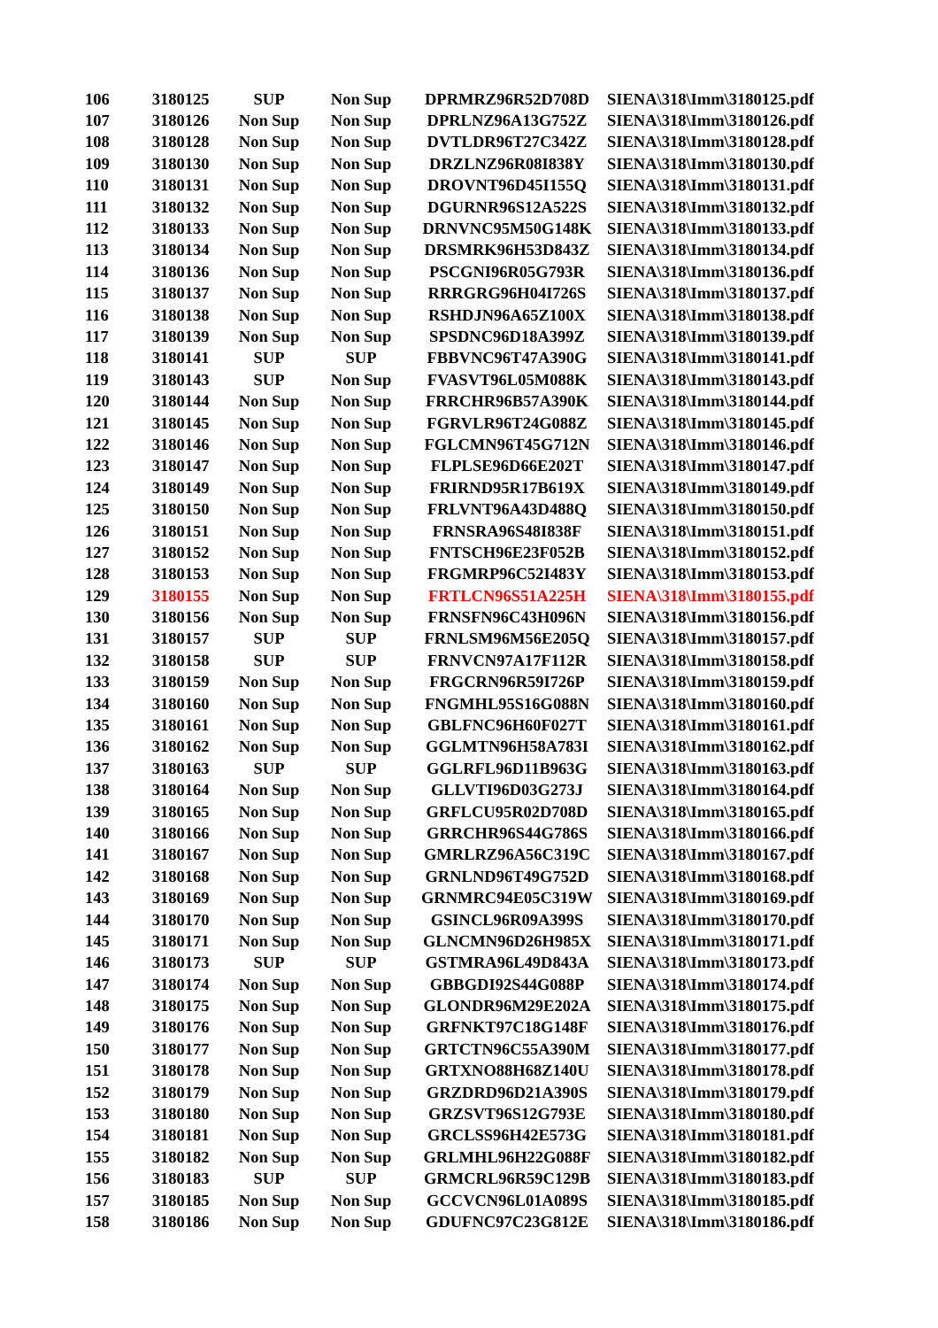| 106 | 3180125 | SUP | Non Sup | DPRMRZ96R52D708D | SIENA\318\Imm\3180125.pdf |
| 107 | 3180126 | Non Sup | Non Sup | DPRLNZ96A13G752Z | SIENA\318\Imm\3180126.pdf |
| 108 | 3180128 | Non Sup | Non Sup | DVTLDR96T27C342Z | SIENA\318\Imm\3180128.pdf |
| 109 | 3180130 | Non Sup | Non Sup | DRZLNZ96R08I838Y | SIENA\318\Imm\3180130.pdf |
| 110 | 3180131 | Non Sup | Non Sup | DROVNT96D45I155Q | SIENA\318\Imm\3180131.pdf |
| 111 | 3180132 | Non Sup | Non Sup | DGURNR96S12A522S | SIENA\318\Imm\3180132.pdf |
| 112 | 3180133 | Non Sup | Non Sup | DRNVNC95M50G148K | SIENA\318\Imm\3180133.pdf |
| 113 | 3180134 | Non Sup | Non Sup | DRSMRK96H53D843Z | SIENA\318\Imm\3180134.pdf |
| 114 | 3180136 | Non Sup | Non Sup | PSCGNI96R05G793R | SIENA\318\Imm\3180136.pdf |
| 115 | 3180137 | Non Sup | Non Sup | RRRGRG96H04I726S | SIENA\318\Imm\3180137.pdf |
| 116 | 3180138 | Non Sup | Non Sup | RSHDJN96A65Z100X | SIENA\318\Imm\3180138.pdf |
| 117 | 3180139 | Non Sup | Non Sup | SPSDNC96D18A399Z | SIENA\318\Imm\3180139.pdf |
| 118 | 3180141 | SUP | SUP | FBBVNC96T47A390G | SIENA\318\Imm\3180141.pdf |
| 119 | 3180143 | SUP | Non Sup | FVASVT96L05M088K | SIENA\318\Imm\3180143.pdf |
| 120 | 3180144 | Non Sup | Non Sup | FRRCHR96B57A390K | SIENA\318\Imm\3180144.pdf |
| 121 | 3180145 | Non Sup | Non Sup | FGRVLR96T24G088Z | SIENA\318\Imm\3180145.pdf |
| 122 | 3180146 | Non Sup | Non Sup | FGLCMN96T45G712N | SIENA\318\Imm\3180146.pdf |
| 123 | 3180147 | Non Sup | Non Sup | FLPLSE96D66E202T | SIENA\318\Imm\3180147.pdf |
| 124 | 3180149 | Non Sup | Non Sup | FRIRND95R17B619X | SIENA\318\Imm\3180149.pdf |
| 125 | 3180150 | Non Sup | Non Sup | FRLVNT96A43D488Q | SIENA\318\Imm\3180150.pdf |
| 126 | 3180151 | Non Sup | Non Sup | FRNSRA96S48I838F | SIENA\318\Imm\3180151.pdf |
| 127 | 3180152 | Non Sup | Non Sup | FNTSCH96E23F052B | SIENA\318\Imm\3180152.pdf |
| 128 | 3180153 | Non Sup | Non Sup | FRGMRP96C52I483Y | SIENA\318\Imm\3180153.pdf |
| 129 | 3180155 | Non Sup | Non Sup | FRTLCN96S51A225H | SIENA\318\Imm\3180155.pdf |
| 130 | 3180156 | Non Sup | Non Sup | FRNSFN96C43H096N | SIENA\318\Imm\3180156.pdf |
| 131 | 3180157 | SUP | SUP | FRNLSM96M56E205Q | SIENA\318\Imm\3180157.pdf |
| 132 | 3180158 | SUP | SUP | FRNVCN97A17F112R | SIENA\318\Imm\3180158.pdf |
| 133 | 3180159 | Non Sup | Non Sup | FRGCRN96R59I726P | SIENA\318\Imm\3180159.pdf |
| 134 | 3180160 | Non Sup | Non Sup | FNGMHL95S16G088N | SIENA\318\Imm\3180160.pdf |
| 135 | 3180161 | Non Sup | Non Sup | GBLFNC96H60F027T | SIENA\318\Imm\3180161.pdf |
| 136 | 3180162 | Non Sup | Non Sup | GGLMTN96H58A783I | SIENA\318\Imm\3180162.pdf |
| 137 | 3180163 | SUP | SUP | GGLRFL96D11B963G | SIENA\318\Imm\3180163.pdf |
| 138 | 3180164 | Non Sup | Non Sup | GLLVTI96D03G273J | SIENA\318\Imm\3180164.pdf |
| 139 | 3180165 | Non Sup | Non Sup | GRFLCU95R02D708D | SIENA\318\Imm\3180165.pdf |
| 140 | 3180166 | Non Sup | Non Sup | GRRCHR96S44G786S | SIENA\318\Imm\3180166.pdf |
| 141 | 3180167 | Non Sup | Non Sup | GMRLRZ96A56C319C | SIENA\318\Imm\3180167.pdf |
| 142 | 3180168 | Non Sup | Non Sup | GRNLND96T49G752D | SIENA\318\Imm\3180168.pdf |
| 143 | 3180169 | Non Sup | Non Sup | GRNMRC94E05C319W | SIENA\318\Imm\3180169.pdf |
| 144 | 3180170 | Non Sup | Non Sup | GSINCL96R09A399S | SIENA\318\Imm\3180170.pdf |
| 145 | 3180171 | Non Sup | Non Sup | GLNCMN96D26H985X | SIENA\318\Imm\3180171.pdf |
| 146 | 3180173 | SUP | SUP | GSTMRA96L49D843A | SIENA\318\Imm\3180173.pdf |
| 147 | 3180174 | Non Sup | Non Sup | GBBGDI92S44G088P | SIENA\318\Imm\3180174.pdf |
| 148 | 3180175 | Non Sup | Non Sup | GLONDR96M29E202A | SIENA\318\Imm\3180175.pdf |
| 149 | 3180176 | Non Sup | Non Sup | GRFNKT97C18G148F | SIENA\318\Imm\3180176.pdf |
| 150 | 3180177 | Non Sup | Non Sup | GRTCTN96C55A390M | SIENA\318\Imm\3180177.pdf |
| 151 | 3180178 | Non Sup | Non Sup | GRTXNO88H68Z140U | SIENA\318\Imm\3180178.pdf |
| 152 | 3180179 | Non Sup | Non Sup | GRZDRD96D21A390S | SIENA\318\Imm\3180179.pdf |
| 153 | 3180180 | Non Sup | Non Sup | GRZSVT96S12G793E | SIENA\318\Imm\3180180.pdf |
| 154 | 3180181 | Non Sup | Non Sup | GRCLSS96H42E573G | SIENA\318\Imm\3180181.pdf |
| 155 | 3180182 | Non Sup | Non Sup | GRLMHL96H22G088F | SIENA\318\Imm\3180182.pdf |
| 156 | 3180183 | SUP | SUP | GRMCRL96R59C129B | SIENA\318\Imm\3180183.pdf |
| 157 | 3180185 | Non Sup | Non Sup | GCCVCN96L01A089S | SIENA\318\Imm\3180185.pdf |
| 158 | 3180186 | Non Sup | Non Sup | GDUFNC97C23G812E | SIENA\318\Imm\3180186.pdf |